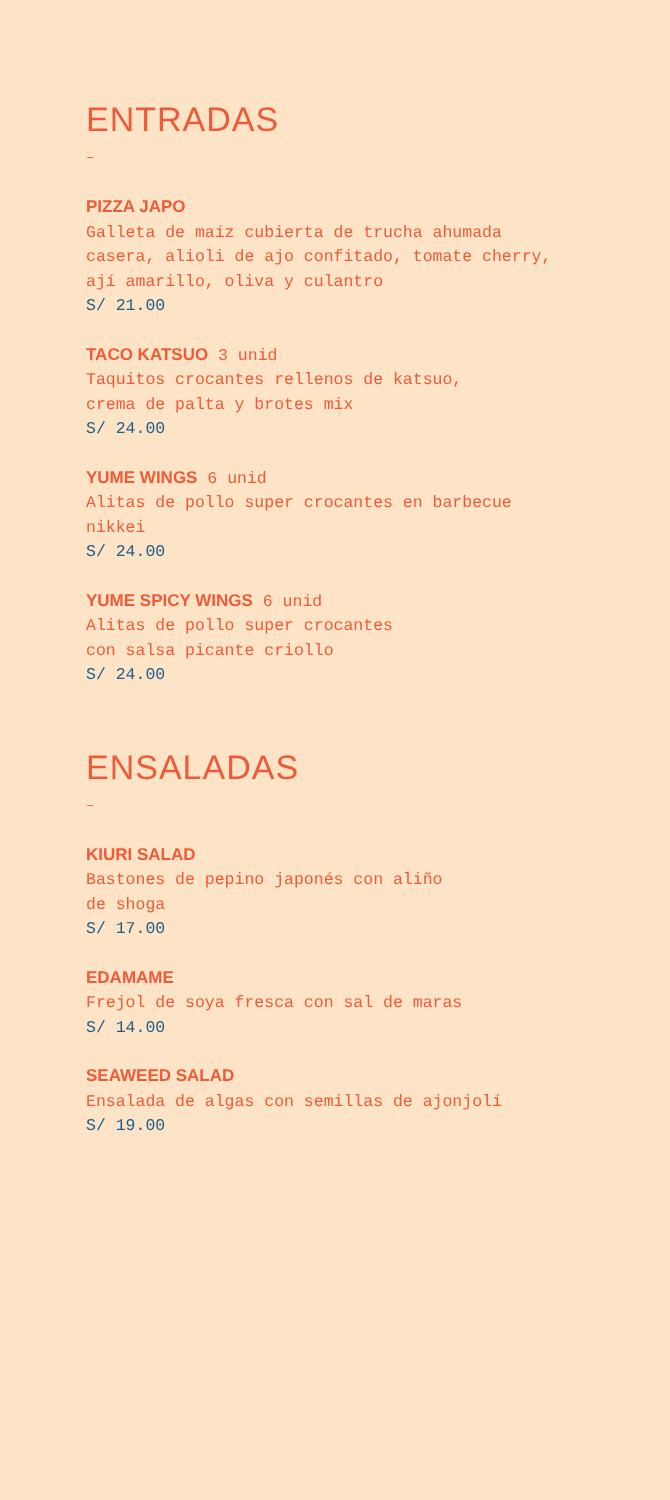ENTRADAS
–
PIZZA JAPO
Galleta de maíz cubierta de trucha ahumada
casera, alioli de ajo confitado, tomate cherry,
ají amarillo, oliva y culantro
S/ 21.00
TACO KATSUO 3 unid
Taquitos crocantes rellenos de katsuo,
crema de palta y brotes mix
S/ 24.00
YUME WINGS 6 unid
Alitas de pollo super crocantes en barbecue
nikkei
S/ 24.00
YUME SPICY WINGS 6 unid
Alitas de pollo super crocantes
con salsa picante criollo
S/ 24.00
ENSALADAS
–
KIURI SALAD
Bastones de pepino japonés con aliño
de shoga
S/ 17.00
EDAMAME
Frejol de soya fresca con sal de maras
S/ 14.00
SEAWEED SALAD
Ensalada de algas con semillas de ajonjolí
S/ 19.00